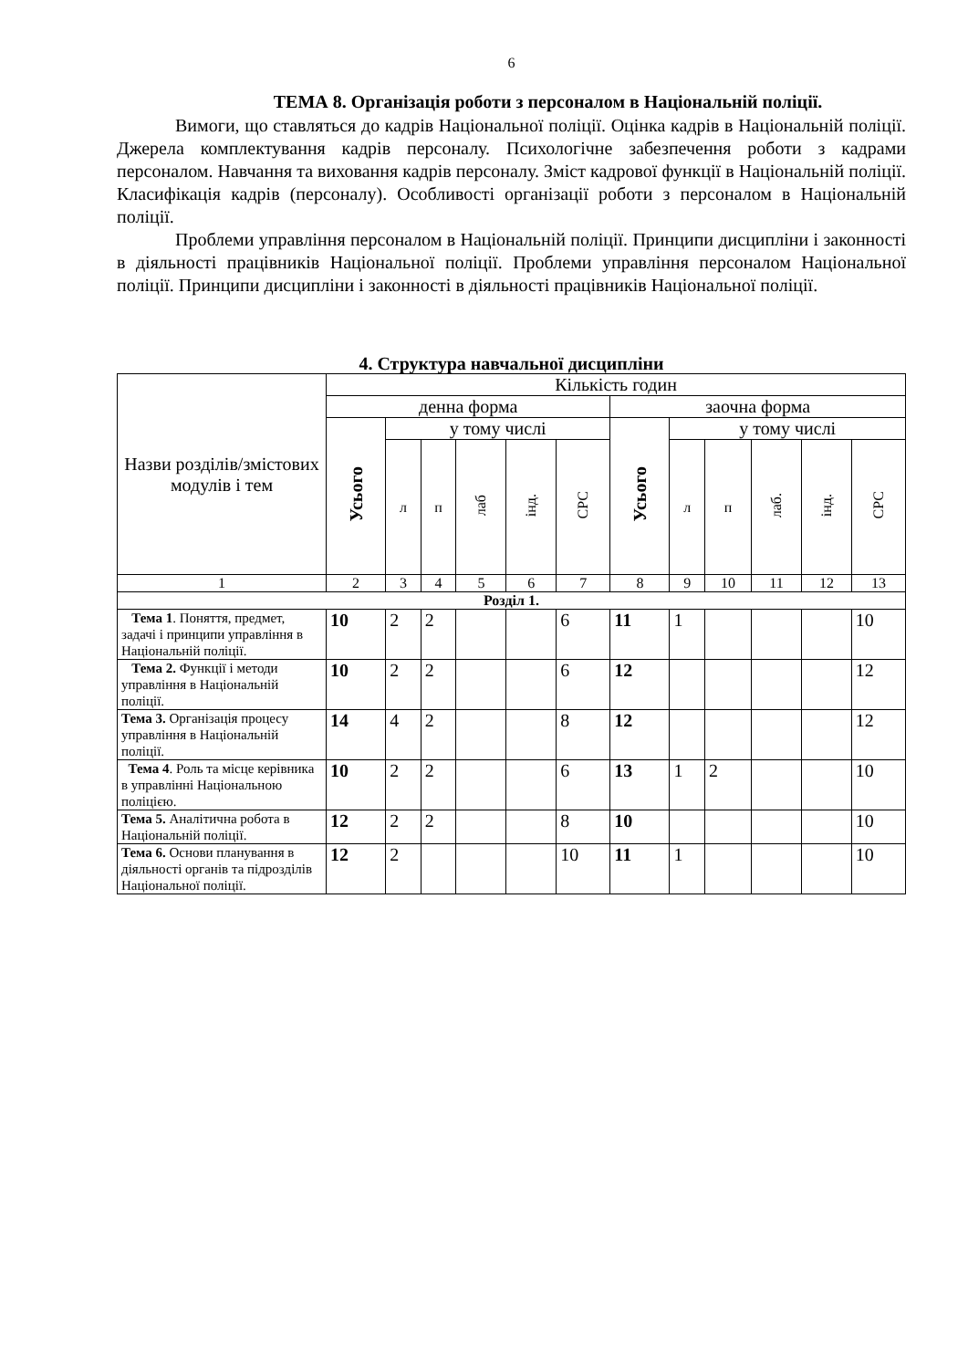6
ТЕМА 8. Організація роботи з персоналом в Національній поліції.
Вимоги, що ставляться до кадрів Національної поліції. Оцінка кадрів в Національній поліції. Джерела комплектування кадрів персоналу. Психологічне забезпечення роботи з кадрами персоналом. Навчання та виховання кадрів персоналу. Зміст кадрової функції в Національній поліції. Класифікація кадрів (персоналу). Особливості організації роботи з персоналом в Національній поліції.
Проблеми управління персоналом в Національній поліції. Принципи дисципліни і законності в діяльності працівників Національної поліції. Проблеми управління персоналом Національної поліції. Принципи дисципліни і законності в діяльності працівників Національної поліції.
4. Структура навчальної дисципліни
| Назви розділів/змістових модулів і тем | Кількість годин | | | | | | | | | | | |
| --- | --- | --- | --- | --- | --- | --- | --- | --- | --- | --- | --- | --- |
| | денна форма | | | | | | заочна форма | | | | | |
| | Усього | у тому числі | | | | | Усього | у тому числі | | | | |
| | | л | п | лаб | інд. | СРС | | л | п | лаб. | інд. | СРС |
| 1 | 2 | 3 | 4 | 5 | 6 | 7 | 8 | 9 | 10 | 11 | 12 | 13 |
| Розділ 1. | | | | | | | | | | | | |
| Тема 1 . Поняття, предмет, задачі і принципи управління в Національній поліції. | 10 | 2 | 2 | | | 6 | 11 | 1 | | | | 10 |
| Тема 2. Функції і методи управління в Національній поліції. | 10 | 2 | 2 | | | 6 | 12 | | | | | 12 |
| Тема 3. Організація процесу управління в Національній поліції. | 14 | 4 | 2 | | | 8 | 12 | | | | | 12 |
| Тема 4 . Роль та місце керівника в управлінні Національною поліцією. | 10 | 2 | 2 | | | 6 | 13 | 1 | 2 | | | 10 |
| Тема 5. Аналітична робота в Національній поліції. | 12 | 2 | 2 | | | 8 | 10 | | | | | 10 |
| Тема 6. Основи планування в діяльності органів та підрозділів Національної поліції. | 12 | 2 | | | | 10 | 11 | 1 | | | | 10 |